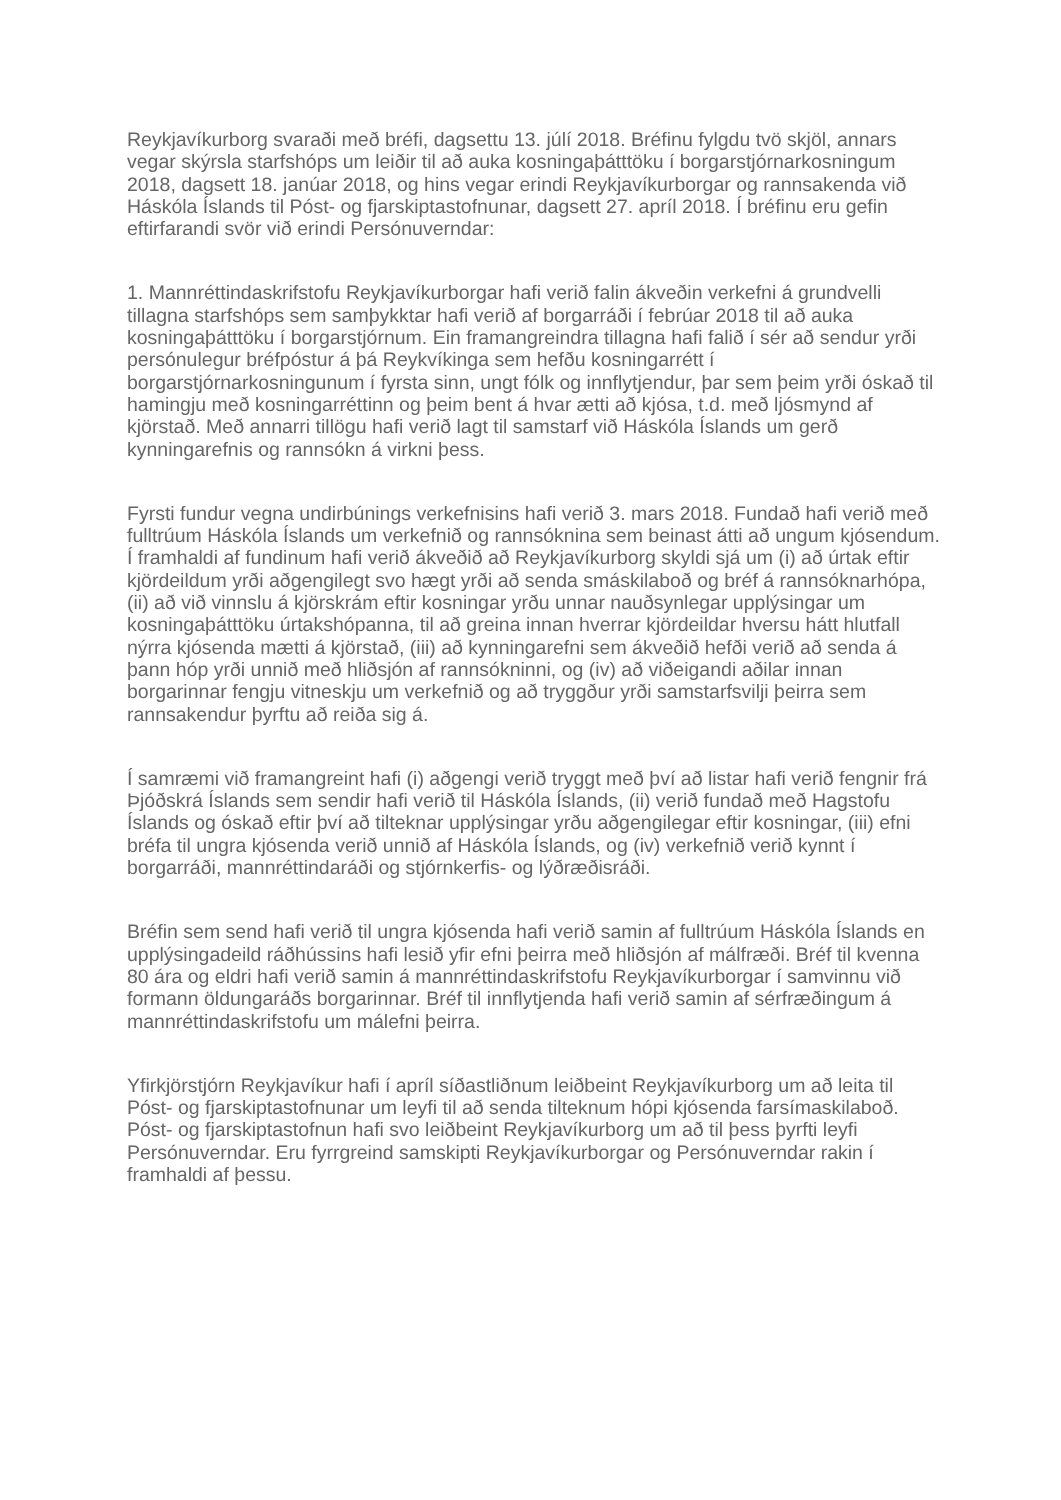Reykjavíkurborg svaraði með bréfi, dagsettu 13. júlí 2018. Bréfinu fylgdu tvö skjöl, annars vegar skýrsla starfshóps um leiðir til að auka kosningaþátttöku í borgarstjórnarkosningum 2018, dagsett 18. janúar 2018, og hins vegar erindi Reykjavíkurborgar og rannsakenda við Háskóla Íslands til Póst- og fjarskiptastofnunar, dagsett 27. apríl 2018. Í bréfinu eru gefin eftirfarandi svör við erindi Persónuverndar:
1. Mannréttindaskrifstofu Reykjavíkurborgar hafi verið falin ákveðin verkefni á grundvelli tillagna starfshóps sem samþykktar hafi verið af borgarráði í febrúar 2018 til að auka kosningaþátttöku í borgarstjórnum. Ein framangreindra tillagna hafi falið í sér að sendur yrði persónulegur bréfpóstur á þá Reykvíkinga sem hefðu kosningarrétt í borgarstjórnarkosningunum í fyrsta sinn, ungt fólk og innflytjendur, þar sem þeim yrði óskað til hamingju með kosningarréttinn og þeim bent á hvar ætti að kjósa, t.d. með ljósmynd af kjörstað. Með annarri tillögu hafi verið lagt til samstarf við Háskóla Íslands um gerð kynningarefnis og rannsókn á virkni þess.
Fyrsti fundur vegna undirbúnings verkefnisins hafi verið 3. mars 2018. Fundað hafi verið með fulltrúum Háskóla Íslands um verkefnið og rannsóknina sem beinast átti að ungum kjósendum. Í framhaldi af fundinum hafi verið ákveðið að Reykjavíkurborg skyldi sjá um (i) að úrtak eftir kjördeildum yrði aðgengilegt svo hægt yrði að senda smáskilaboð og bréf á rannsóknarhópa, (ii) að við vinnslu á kjörskrám eftir kosningar yrðu unnar nauðsynlegar upplýsingar um kosningaþátttöku úrtakshópanna, til að greina innan hverrar kjördeildar hversu hátt hlutfall nýrra kjósenda mætti á kjörstað, (iii) að kynningarefni sem ákveðið hefði verið að senda á þann hóp yrði unnið með hliðsjón af rannsókninni, og (iv) að viðeigandi aðilar innan borgarinnar fengju vitneskju um verkefnið og að tryggður yrði samstarfsvilji þeirra sem rannsakendur þyrftu að reiða sig á.
Í samræmi við framangreint hafi (i) aðgengi verið tryggt með því að listar hafi verið fengnir frá Þjóðskrá Íslands sem sendir hafi verið til Háskóla Íslands, (ii) verið fundað með Hagstofu Íslands og óskað eftir því að tilteknar upplýsingar yrðu aðgengilegar eftir kosningar, (iii) efni bréfa til ungra kjósenda verið unnið af Háskóla Íslands, og (iv) verkefnið verið kynnt í borgarráði, mannréttindaráði og stjórnkerfis- og lýðræðisráði.
Bréfin sem send hafi verið til ungra kjósenda hafi verið samin af fulltrúum Háskóla Íslands en upplýsingadeild ráðhússins hafi lesið yfir efni þeirra með hliðsjón af málfræði. Bréf til kvenna 80 ára og eldri hafi verið samin á mannréttindaskrifstofu Reykjavíkurborgar í samvinnu við formann öldungaráðs borgarinnar. Bréf til innflytjenda hafi verið samin af sérfræðingum á mannréttindaskrifstofu um málefni þeirra.
Yfirkjörstjórn Reykjavíkur hafi í apríl síðastliðnum leiðbeint Reykjavíkurborg um að leita til Póst- og fjarskiptastofnunar um leyfi til að senda tilteknum hópi kjósenda farsímaskilaboð. Póst- og fjarskiptastofnun hafi svo leiðbeint Reykjavíkurborg um að til þess þyrfti leyfi Persónuverndar. Eru fyrrgreind samskipti Reykjavíkurborgar og Persónuverndar rakin í framhaldi af þessu.